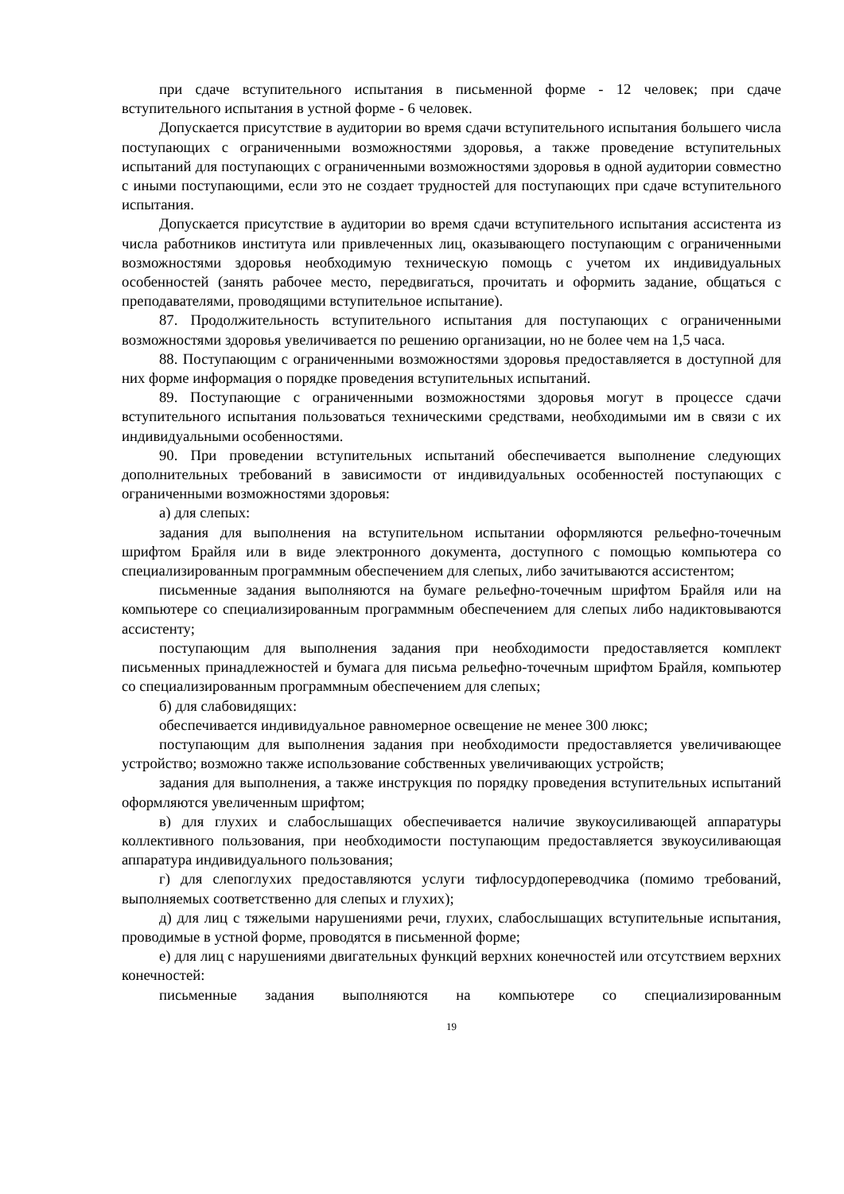при сдаче вступительного испытания в письменной форме - 12 человек; при сдаче вступительного испытания в устной форме - 6 человек.
Допускается присутствие в аудитории во время сдачи вступительного испытания большего числа поступающих с ограниченными возможностями здоровья, а также проведение вступительных испытаний для поступающих с ограниченными возможностями здоровья в одной аудитории совместно с иными поступающими, если это не создает трудностей для поступающих при сдаче вступительного испытания.
Допускается присутствие в аудитории во время сдачи вступительного испытания ассистента из числа работников института или привлеченных лиц, оказывающего поступающим с ограниченными возможностями здоровья необходимую техническую помощь с учетом их индивидуальных особенностей (занять рабочее место, передвигаться, прочитать и оформить задание, общаться с преподавателями, проводящими вступительное испытание).
87. Продолжительность вступительного испытания для поступающих с ограниченными возможностями здоровья увеличивается по решению организации, но не более чем на 1,5 часа.
88. Поступающим с ограниченными возможностями здоровья предоставляется в доступной для них форме информация о порядке проведения вступительных испытаний.
89. Поступающие с ограниченными возможностями здоровья могут в процессе сдачи вступительного испытания пользоваться техническими средствами, необходимыми им в связи с их индивидуальными особенностями.
90. При проведении вступительных испытаний обеспечивается выполнение следующих дополнительных требований в зависимости от индивидуальных особенностей поступающих с ограниченными возможностями здоровья:
а) для слепых:
задания для выполнения на вступительном испытании оформляются рельефно-точечным шрифтом Брайля или в виде электронного документа, доступного с помощью компьютера со специализированным программным обеспечением для слепых, либо зачитываются ассистентом;
письменные задания выполняются на бумаге рельефно-точечным шрифтом Брайля или на компьютере со специализированным программным обеспечением для слепых либо надиктовываются ассистенту;
поступающим для выполнения задания при необходимости предоставляется комплект письменных принадлежностей и бумага для письма рельефно-точечным шрифтом Брайля, компьютер со специализированным программным обеспечением для слепых;
б) для слабовидящих:
обеспечивается индивидуальное равномерное освещение не менее 300 люкс;
поступающим для выполнения задания при необходимости предоставляется увеличивающее устройство; возможно также использование собственных увеличивающих устройств;
задания для выполнения, а также инструкция по порядку проведения вступительных испытаний оформляются увеличенным шрифтом;
в) для глухих и слабослышащих обеспечивается наличие звукоусиливающей аппаратуры коллективного пользования, при необходимости поступающим предоставляется звукоусиливающая аппаратура индивидуального пользования;
г) для слепоглухих предоставляются услуги тифлосурдопереводчика (помимо требований, выполняемых соответственно для слепых и глухих);
д) для лиц с тяжелыми нарушениями речи, глухих, слабослышащих вступительные испытания, проводимые в устной форме, проводятся в письменной форме;
е) для лиц с нарушениями двигательных функций верхних конечностей или отсутствием верхних конечностей:
письменные задания выполняются на компьютере со специализированным
19